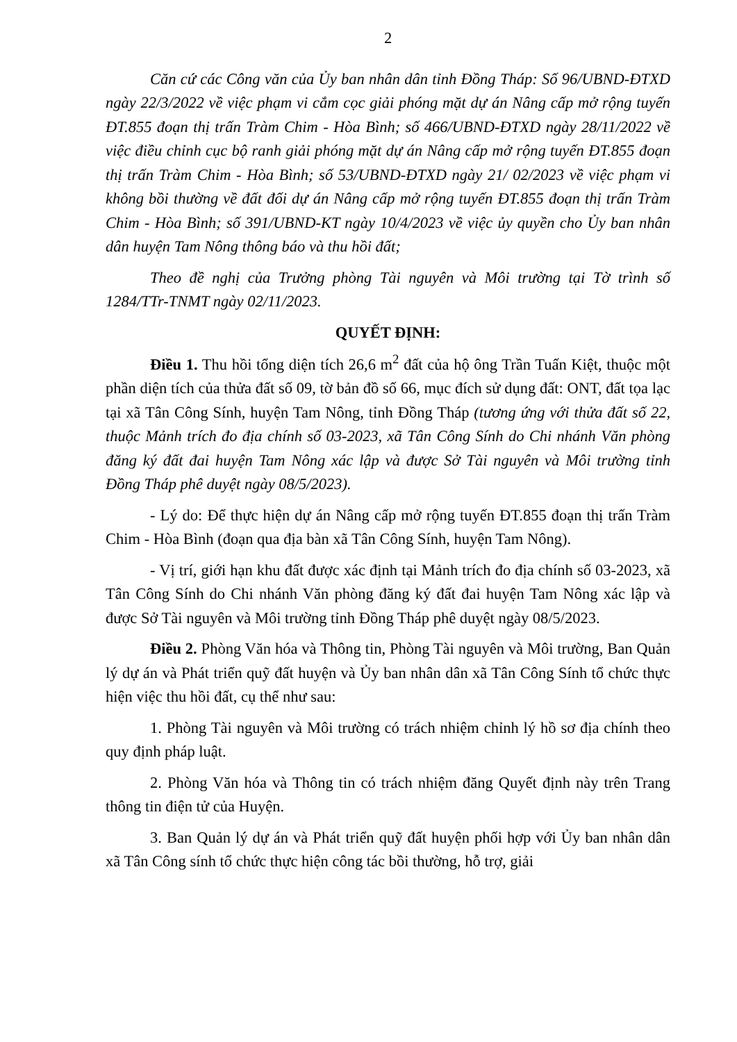2
Căn cứ các Công văn của Ủy ban nhân dân tỉnh Đồng Tháp: Số 96/UBND-ĐTXD ngày 22/3/2022 về việc phạm vi cắm cọc giải phóng mặt dự án Nâng cấp mở rộng tuyến ĐT.855 đoạn thị trấn Tràm Chim - Hòa Bình; số 466/UBND-ĐTXD ngày 28/11/2022 về việc điều chỉnh cục bộ ranh giải phóng mặt dự án Nâng cấp mở rộng tuyến ĐT.855 đoạn thị trấn Tràm Chim - Hòa Bình; số 53/UBND-ĐTXD ngày 21/ 02/2023 về việc phạm vi không bồi thường về đất đối dự án Nâng cấp mở rộng tuyến ĐT.855 đoạn thị trấn Tràm Chim - Hòa Bình; số 391/UBND-KT ngày 10/4/2023 về việc ủy quyền cho Ủy ban nhân dân huyện Tam Nông thông báo và thu hồi đất;
Theo đề nghị của Trưởng phòng Tài nguyên và Môi trường tại Tờ trình số 1284/TTr-TNMT ngày 02/11/2023.
QUYẾT ĐỊNH:
Điều 1. Thu hồi tổng diện tích 26,6 m<sup>2</sup> đất của hộ ông Trần Tuấn Kiệt, thuộc một phần diện tích của thửa đất số 09, tờ bản đồ số 66, mục đích sử dụng đất: ONT, đất tọa lạc tại xã Tân Công Sính, huyện Tam Nông, tỉnh Đồng Tháp (tương ứng với thửa đất số 22, thuộc Mảnh trích đo địa chính số 03-2023, xã Tân Công Sính do Chi nhánh Văn phòng đăng ký đất đai huyện Tam Nông xác lập và được Sở Tài nguyên và Môi trường tỉnh Đồng Tháp phê duyệt ngày 08/5/2023).
- Lý do: Để thực hiện dự án Nâng cấp mở rộng tuyến ĐT.855 đoạn thị trấn Tràm Chim - Hòa Bình (đoạn qua địa bàn xã Tân Công Sính, huyện Tam Nông).
- Vị trí, giới hạn khu đất được xác định tại Mảnh trích đo địa chính số 03-2023, xã Tân Công Sính do Chi nhánh Văn phòng đăng ký đất đai huyện Tam Nông xác lập và được Sở Tài nguyên và Môi trường tỉnh Đồng Tháp phê duyệt ngày 08/5/2023.
Điều 2. Phòng Văn hóa và Thông tin, Phòng Tài nguyên và Môi trường, Ban Quản lý dự án và Phát triển quỹ đất huyện và Ủy ban nhân dân xã Tân Công Sính tổ chức thực hiện việc thu hồi đất, cụ thể như sau:
1. Phòng Tài nguyên và Môi trường có trách nhiệm chỉnh lý hồ sơ địa chính theo quy định pháp luật.
2. Phòng Văn hóa và Thông tin có trách nhiệm đăng Quyết định này trên Trang thông tin điện tử của Huyện.
3. Ban Quản lý dự án và Phát triển quỹ đất huyện phối hợp với Ủy ban nhân dân xã Tân Công sính tổ chức thực hiện công tác bồi thường, hỗ trợ, giải